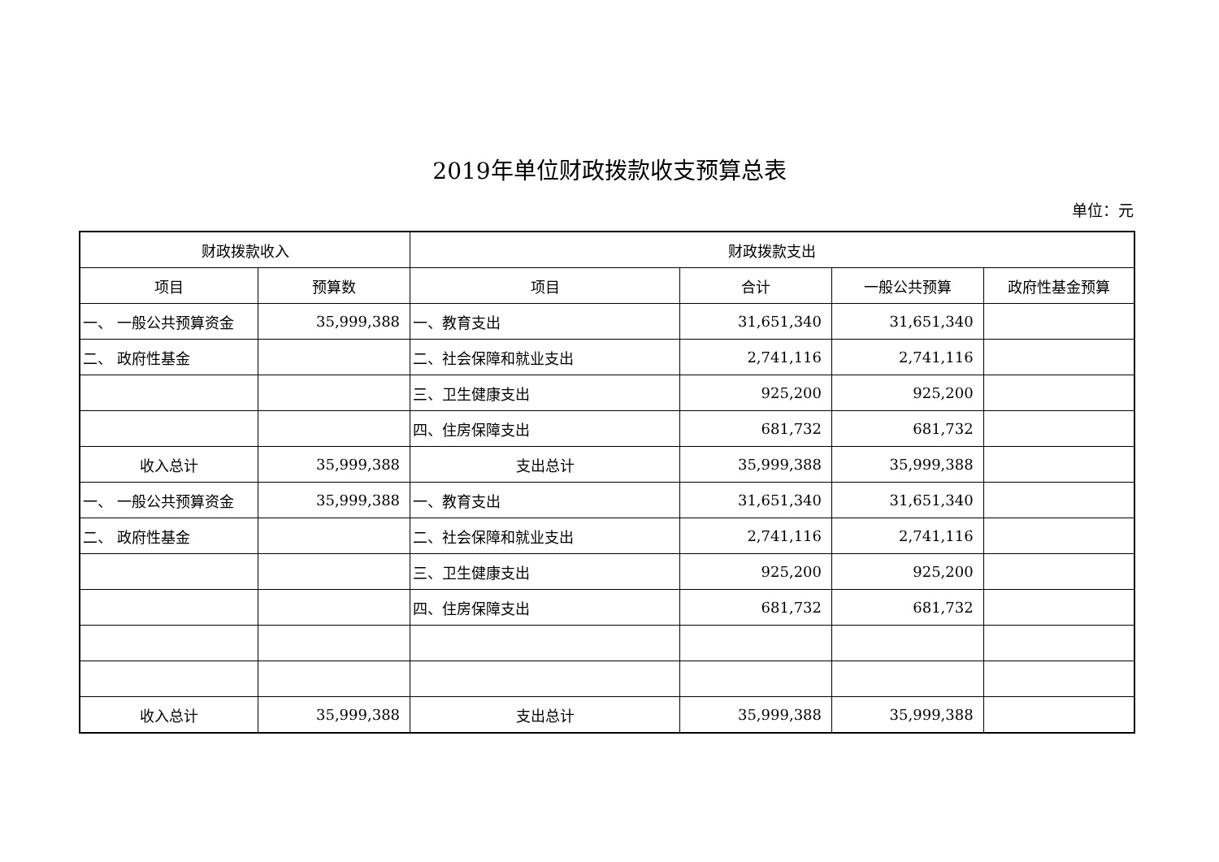2019年单位财政拨款收支预算总表
单位：元
| 财政拨款收入 | | 财政拨款支出 | | | |
| --- | --- | --- | --- | --- | --- |
| 项目 | 预算数 | 项目 | 合计 | 一般公共预算 | 政府性基金预算 |
| 一、 一般公共预算资金 | 35,999,388 | 一、教育支出 | 31,651,340 | 31,651,340 | |
| 二、 政府性基金 | | 二、社会保障和就业支出 | 2,741,116 | 2,741,116 | |
| | | 三、卫生健康支出 | 925,200 | 925,200 | |
| | | 四、住房保障支出 | 681,732 | 681,732 | |
| 收入总计 | 35,999,388 | 支出总计 | 35,999,388 | 35,999,388 | |
| 一、 一般公共预算资金 | 35,999,388 | 一、教育支出 | 31,651,340 | 31,651,340 | |
| 二、 政府性基金 | | 二、社会保障和就业支出 | 2,741,116 | 2,741,116 | |
| | | 三、卫生健康支出 | 925,200 | 925,200 | |
| | | 四、住房保障支出 | 681,732 | 681,732 | |
| 收入总计 | 35,999,388 | 支出总计 | 35,999,388 | 35,999,388 | |